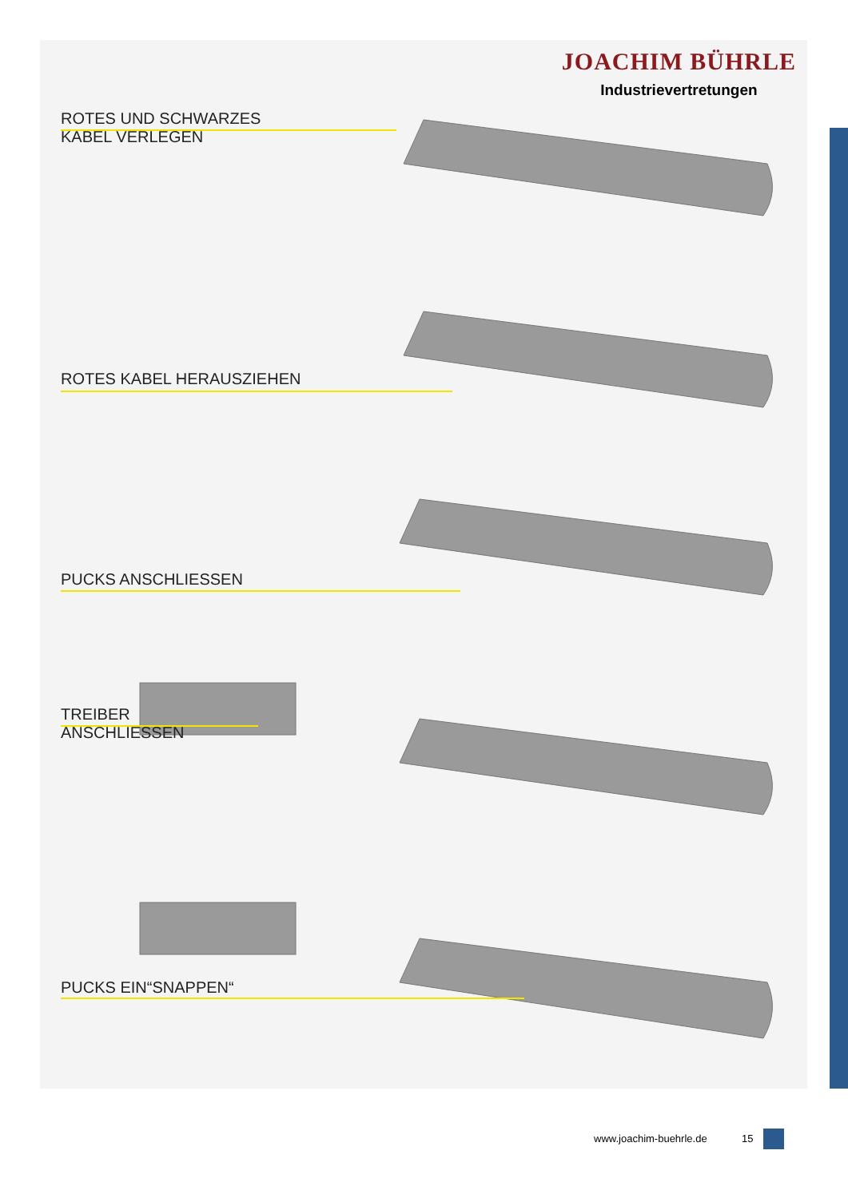JOACHIM BÜHRLE
Industrievertretungen
ROTES UND SCHWARZES
KABEL VERLEGEN
ROTES KABEL HERAUSZIEHEN
PUCKS ANSCHLIESSEN
TREIBER
ANSCHLIESSEN
PUCKS EIN“SNAPPEN“
www.joachim-buehrle.de 15